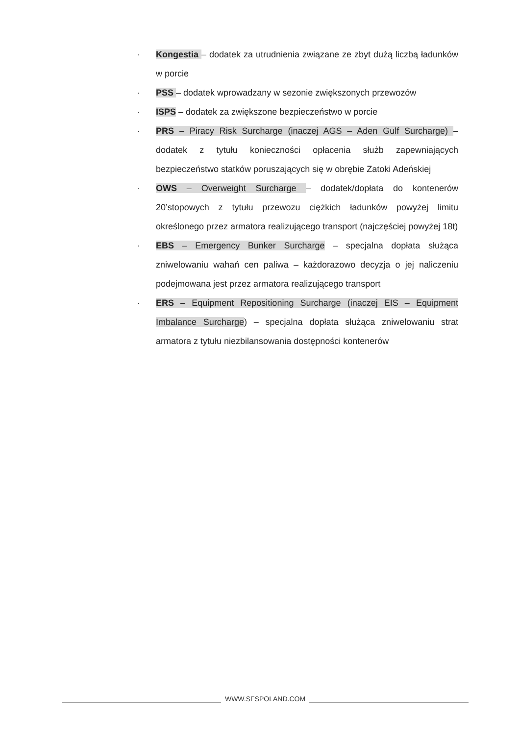· Kongestia – dodatek za utrudnienia związane ze zbyt dużą liczbą ładunków w porcie
· PSS – dodatek wprowadzany w sezonie zwiększonych przewozów
· ISPS – dodatek za zwiększone bezpieczeństwo w porcie
· PRS – Piracy Risk Surcharge (inaczej AGS – Aden Gulf Surcharge) – dodatek z tytułu konieczności opłacenia służb zapewniających bezpieczeństwo statków poruszających się w obrębie Zatoki Adeńskiej
· OWS – Overweight Surcharge – dodatek/dopłata do kontenerów 20’stopowych z tytułu przewozu ciężkich ładunków powyżej limitu określonego przez armatora realizującego transport (najczęściej powyżej 18t)
· EBS – Emergency Bunker Surcharge – specjalna dopłata służąca zniwelowaniu wahań cen paliwa – każdorazowo decyzja o jej naliczeniu podejmowana jest przez armatora realizującego transport
· ERS – Equipment Repositioning Surcharge (inaczej EIS – Equipment Imbalance Surcharge) – specjalna dopłata służąca zniwelowaniu strat armatora z tytułu niezbilansowania dostępności kontenerów
WWW.SFSPOLAND.COM